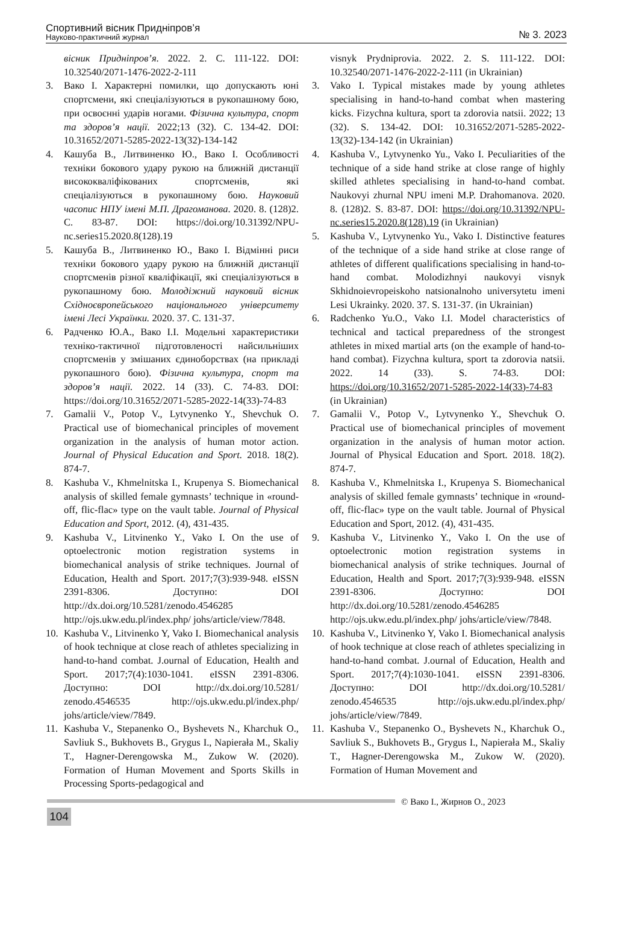Спортивний вісник Придніпров’я
Науково-практичний журнал
№ 3. 2023
вісник Придніпров’я. 2022. 2. С. 111-122. DOI: 10.32540/2071-1476-2022-2-111
3. Вако І. Характерні помилки, що допускають юні спортсмени, які спеціалізуються в рукопашному бою, при освоєнні ударів ногами. Фізична культура, спорт та здоров’я нації. 2022;13 (32). С. 134-42. DOI: 10.31652/2071-5285-2022-13(32)-134-142
4. Кашуба В., Литвиненко Ю., Вако І. Особливості техніки бокового удару рукою на ближній дистанції висококваліфікованих спортсменів, які спеціалізуються в рукопашному бою. Науковий часопис НПУ імені М.П. Драгоманова. 2020. 8. (128)2. С. 83-87. DOI: https://doi.org/10.31392/NPU-nc.series15.2020.8(128).19
5. Кашуба В., Литвиненко Ю., Вако І. Відмінні риси техніки бокового удару рукою на ближній дистанції спортсменів різної кваліфікації, які спеціалізуються в рукопашному бою. Молодіжний науковий вісник Східноєвропейського національного університету імені Лесі Українки. 2020. 37. С. 131-37.
6. Радченко Ю.А., Вако І.І. Модельні характеристики техніко-тактичної підготовленості найсильніших спортсменів у змішаних єдиноборствах (на прикладі рукопашного бою). Фізична культура, спорт та здоров’я нації. 2022. 14 (33). С. 74-83. DOI: https://doi.org/10.31652/2071-5285-2022-14(33)-74-83
7. Gamalii V., Potop V., Lytvynenko Y., Shevchuk O. Practical use of biomechanical principles of movement organization in the analysis of human motor action. Journal of Physical Education and Sport. 2018. 18(2). 874-7.
8. Kashuba V., Khmelnitska I., Krupenya S. Biomechanical analysis of skilled female gymnasts’ technique in «round-off, flic-flac» type on the vault table. Journal of Physical Education and Sport, 2012. (4), 431-435.
9. Kashuba V., Litvinenko Y., Vako I. On the use of optoelectronic motion registration systems in biomechanical analysis of strike techniques. Journal of Education, Health and Sport. 2017;7(3):939-948. eISSN 2391-8306. Доступно: DOI http://dx.doi.org/10.5281/zenodo.4546285 http://ojs.ukw.edu.pl/index.php/ johs/article/view/7848.
10. Kashuba V., Litvinenko Y, Vako I. Biomechanical analysis of hook technique at close reach of athletes specializing in hand-to-hand combat. J.ournal of Education, Health and Sport. 2017;7(4):1030-1041. eISSN 2391-8306. Доступно: DOI http://dx.doi.org/10.5281/ zenodo.4546535 http://ojs.ukw.edu.pl/index.php/ johs/article/view/7849.
11. Kashuba V., Stepanenko O., Byshevets N., Kharchuk O., Savliuk S., Bukhovets B., Grygus I., Napierała M., Skaliy T., Hagner-Derengowska M., Zukow W. (2020). Formation of Human Movement and Sports Skills in Processing Sports-pedagogical and
visnyk Prydniprovia. 2022. 2. S. 111-122. DOI: 10.32540/2071-1476-2022-2-111 (in Ukrainian)
3. Vako I. Typical mistakes made by young athletes specialising in hand-to-hand combat when mastering kicks. Fizychna kultura, sport ta zdorovia natsii. 2022; 13 (32). S. 134-42. DOI: 10.31652/2071-5285-2022-13(32)-134-142 (in Ukrainian)
4. Kashuba V., Lytvynenko Yu., Vako I. Peculiarities of the technique of a side hand strike at close range of highly skilled athletes specialising in hand-to-hand combat. Naukovyi zhurnal NPU imeni M.P. Drahomanova. 2020. 8. (128)2. S. 83-87. DOI: https://doi.org/10.31392/NPU-nc.series15.2020.8(128).19 (in Ukrainian)
5. Kashuba V., Lytvynenko Yu., Vako I. Distinctive features of the technique of a side hand strike at close range of athletes of different qualifications specialising in hand-to-hand combat. Molodizhnyi naukovyi visnyk Skhidnoievropeiskoho natsionalnoho universytetu imeni Lesi Ukrainky. 2020. 37. S. 131-37. (in Ukrainian)
6. Radchenko Yu.O., Vako I.I. Model characteristics of technical and tactical preparedness of the strongest athletes in mixed martial arts (on the example of hand-to-hand combat). Fizychna kultura, sport ta zdorovia natsii. 2022. 14 (33). S. 74-83. DOI: https://doi.org/10.31652/2071-5285-2022-14(33)-74-83 (in Ukrainian)
7. Gamalii V., Potop V., Lytvynenko Y., Shevchuk O. Practical use of biomechanical principles of movement organization in the analysis of human motor action. Journal of Physical Education and Sport. 2018. 18(2). 874-7.
8. Kashuba V., Khmelnitska I., Krupenya S. Biomechanical analysis of skilled female gymnasts’ technique in «round-off, flic-flac» type on the vault table. Journal of Physical Education and Sport, 2012. (4), 431-435.
9. Kashuba V., Litvinenko Y., Vako I. On the use of optoelectronic motion registration systems in biomechanical analysis of strike techniques. Journal of Education, Health and Sport. 2017;7(3):939-948. eISSN 2391-8306. Доступно: DOI http://dx.doi.org/10.5281/zenodo.4546285 http://ojs.ukw.edu.pl/index.php/ johs/article/view/7848.
10. Kashuba V., Litvinenko Y, Vako I. Biomechanical analysis of hook technique at close reach of athletes specializing in hand-to-hand combat. J.ournal of Education, Health and Sport. 2017;7(4):1030-1041. eISSN 2391-8306. Доступно: DOI http://dx.doi.org/10.5281/ zenodo.4546535 http://ojs.ukw.edu.pl/index.php/ johs/article/view/7849.
11. Kashuba V., Stepanenko O., Byshevets N., Kharchuk O., Savliuk S., Bukhovets B., Grygus I., Napierała M., Skaliy T., Hagner-Derengowska M., Zukow W. (2020). Formation of Human Movement and
© Вако І., Жирнов О., 2023
104